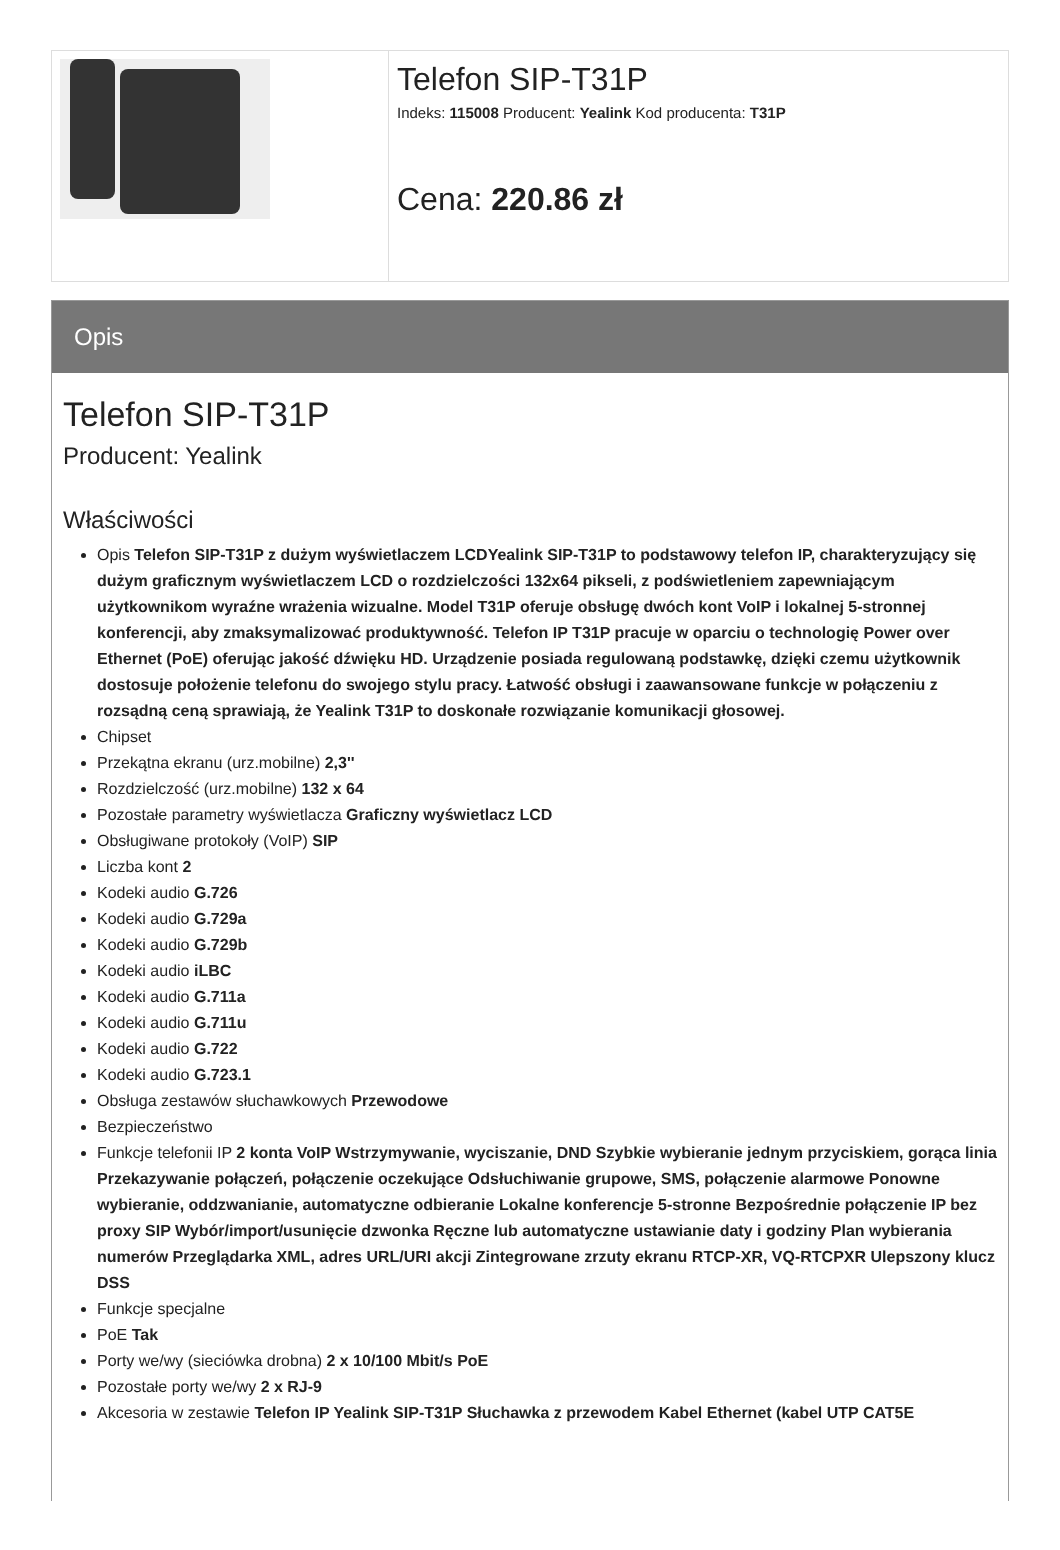Telefon SIP-T31P
Indeks: 115008 Producent: Yealink Kod producenta: T31P
Cena: 220.86 zł
Opis
Telefon SIP-T31P
Producent: Yealink
Właściwości
Opis Telefon SIP-T31P z dużym wyświetlaczem LCDYealink SIP-T31P to podstawowy telefon IP, charakteryzujący się dużym graficznym wyświetlaczem LCD o rozdzielczości 132x64 pikseli, z podświetleniem zapewniającym użytkownikom wyraźne wrażenia wizualne. Model T31P oferuje obsługę dwóch kont VoIP i lokalnej 5-stronnej konferencji, aby zmaksymalizować produktywność. Telefon IP T31P pracuje w oparciu o technologię Power over Ethernet (PoE) oferując jakość dźwięku HD. Urządzenie posiada regulowaną podstawkę, dzięki czemu użytkownik dostosuje położenie telefonu do swojego stylu pracy. Łatwość obsługi i zaawansowane funkcje w połączeniu z rozsądną ceną sprawiają, że Yealink T31P to doskonałe rozwiązanie komunikacji głosowej.
Chipset
Przekątna ekranu (urz.mobilne) 2,3''
Rozdzielczość (urz.mobilne) 132 x 64
Pozostałe parametry wyświetlacza Graficzny wyświetlacz LCD
Obsługiwane protokoły (VoIP) SIP
Liczba kont 2
Kodeki audio G.726
Kodeki audio G.729a
Kodeki audio G.729b
Kodeki audio iLBC
Kodeki audio G.711a
Kodeki audio G.711u
Kodeki audio G.722
Kodeki audio G.723.1
Obsługa zestawów słuchawkowych Przewodowe
Bezpieczeństwo
Funkcje telefonii IP 2 konta VoIP Wstrzymywanie, wyciszanie, DND Szybkie wybieranie jednym przyciskiem, gorąca linia Przekazywanie połączeń, połączenie oczekujące Odsłuchiwanie grupowe, SMS, połączenie alarmowe Ponowne wybieranie, oddzwanianie, automatyczne odbieranie Lokalne konferencje 5-stronne Bezpośrednie połączenie IP bez proxy SIP Wybór/import/usunięcie dzwonka Ręczne lub automatyczne ustawianie daty i godziny Plan wybierania numerów Przeglądarka XML, adres URL/URI akcji Zintegrowane zrzuty ekranu RTCP-XR, VQ-RTCPXR Ulepszony klucz DSS
Funkcje specjalne
PoE Tak
Porty we/wy (sieciówka drobna) 2 x 10/100 Mbit/s PoE
Pozostałe porty we/wy 2 x RJ-9
Akcesoria w zestawie Telefon IP Yealink SIP-T31P Słuchawka z przewodem Kabel Ethernet (kabel UTP CAT5E